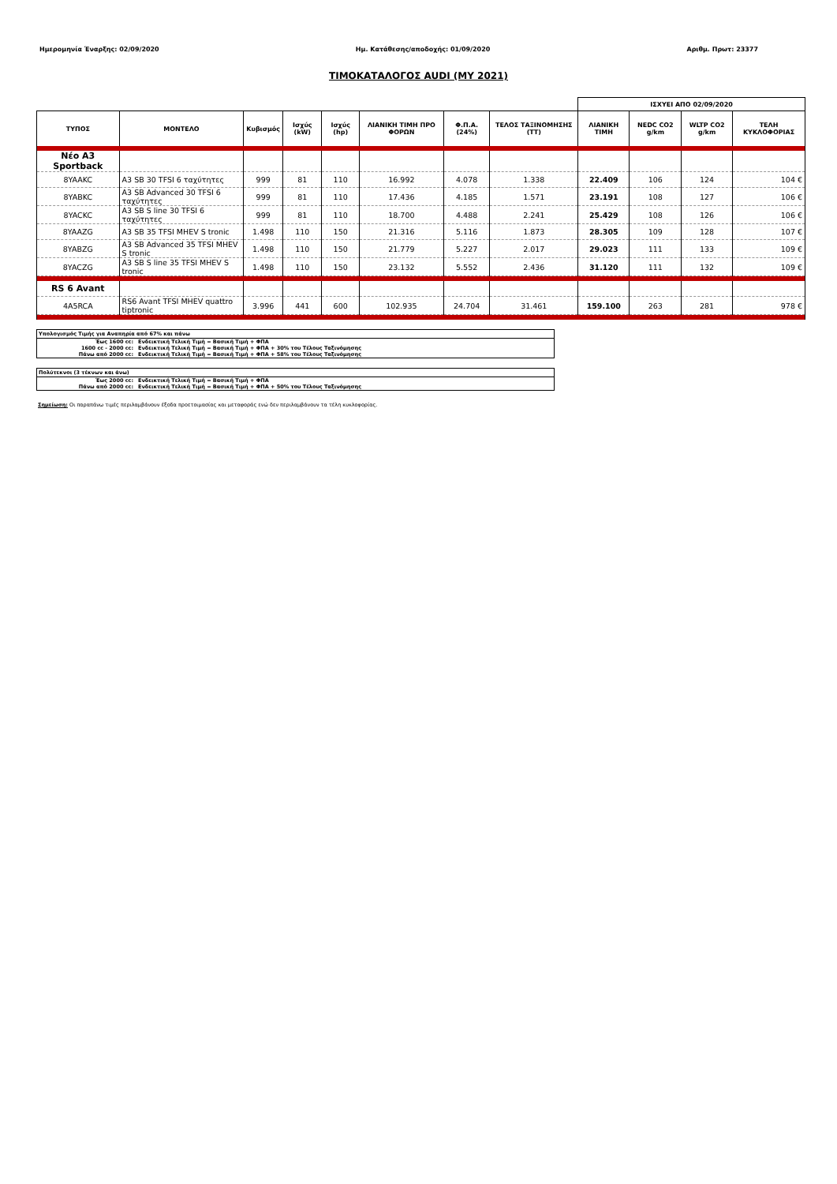Ημερομηνία Έναρξης: 02/09/2020 Ημ. Κατάθεσης/αποδοχής: 01/09/2020 Αριθμ. Πρωτ: 23377
ΤΙΜΟΚΑΤΑΛΟΓΟΣ AUDI (MY 2021)
| | | | | | | | | ΙΣΧΥΕΙ ΑΠΟ 02/09/2020 | | | |
| ΤΥΠΟΣ | ΜΟΝΤΕΛΟ | Κυβισμός | Ισχύς (kW) | Ισχύς (hp) | ΛΙΑΝΙΚΗ ΤΙΜΗ ΠΡΟ ΦΟΡΩΝ | Φ.Π.Α. (24%) | ΤΕΛΟΣ ΤΑΞΙΝΟΜΗΣΗΣ (ΤΤ) | ΛΙΑΝΙΚΗ ΤΙΜΗ | NEDC CO2 g/km | WLTP CO2 g/km | ΤΕΛΗ ΚΥΚΛΟΦΟΡΙΑΣ |
| Νέο A3 Sportback | | | | | | | | | | | |
| 8YAAKC | A3 SB 30 TFSI 6 ταχύτητες | 999 | 81 | 110 | 16.992 | 4.078 | 1.338 | 22.409 | 106 | 124 | 104 € |
| 8YABKC | A3 SB Advanced 30 TFSI 6 ταχύτητες | 999 | 81 | 110 | 17.436 | 4.185 | 1.571 | 23.191 | 108 | 127 | 106 € |
| 8YACKC | A3 SB S line 30 TFSI 6 ταχύτητες | 999 | 81 | 110 | 18.700 | 4.488 | 2.241 | 25.429 | 108 | 126 | 106 € |
| 8YAAZG | A3 SB 35 TFSI MHEV S tronic | 1.498 | 110 | 150 | 21.316 | 5.116 | 1.873 | 28.305 | 109 | 128 | 107 € |
| 8YABZG | A3 SB Advanced 35 TFSI MHEV S tronic | 1.498 | 110 | 150 | 21.779 | 5.227 | 2.017 | 29.023 | 111 | 133 | 109 € |
| 8YACZG | A3 SB S line 35 TFSI MHEV S tronic | 1.498 | 110 | 150 | 23.132 | 5.552 | 2.436 | 31.120 | 111 | 132 | 109 € |
| RS 6 Avant | | | | | | | | | | | |
| 4A5RCA | RS6 Avant TFSI MHEV quattro tiptronic | 3.996 | 441 | 600 | 102.935 | 24.704 | 31.461 | 159.100 | 263 | 281 | 978 € |
Υπολογισμός Τιμής για Αναπηρία από 67% και πάνω
Έως 1600 cc: Ενδεικτική Τελική Τιμή = Βασική Τιμή + ΦΠΑ
1600 cc - 2000 cc: Ενδεικτική Τελική Τιμή = Βασική Τιμή + ΦΠΑ + 30% του Τέλους Ταξινόμησης
Πάνω από 2000 cc: Ενδεικτική Τελική Τιμή = Βασική Τιμή + ΦΠΑ + 58% του Τέλους Ταξινόμησης
Πολύτεκνοι (3 τέκνων και άνω)
Έως 2000 cc: Ενδεικτική Τελική Τιμή = Βασική Τιμή + ΦΠΑ
Πάνω από 2000 cc: Ενδεικτική Τελική Τιμή = Βασική Τιμή + ΦΠΑ + 50% του Τέλους Ταξινόμησης
Σημείωση: Οι παραπάνω τιμές περιλαμβάνουν έξοδα προετοιμασίας και μεταφοράς ενώ δεν περιλαμβάνουν τα τέλη κυκλοφορίας.